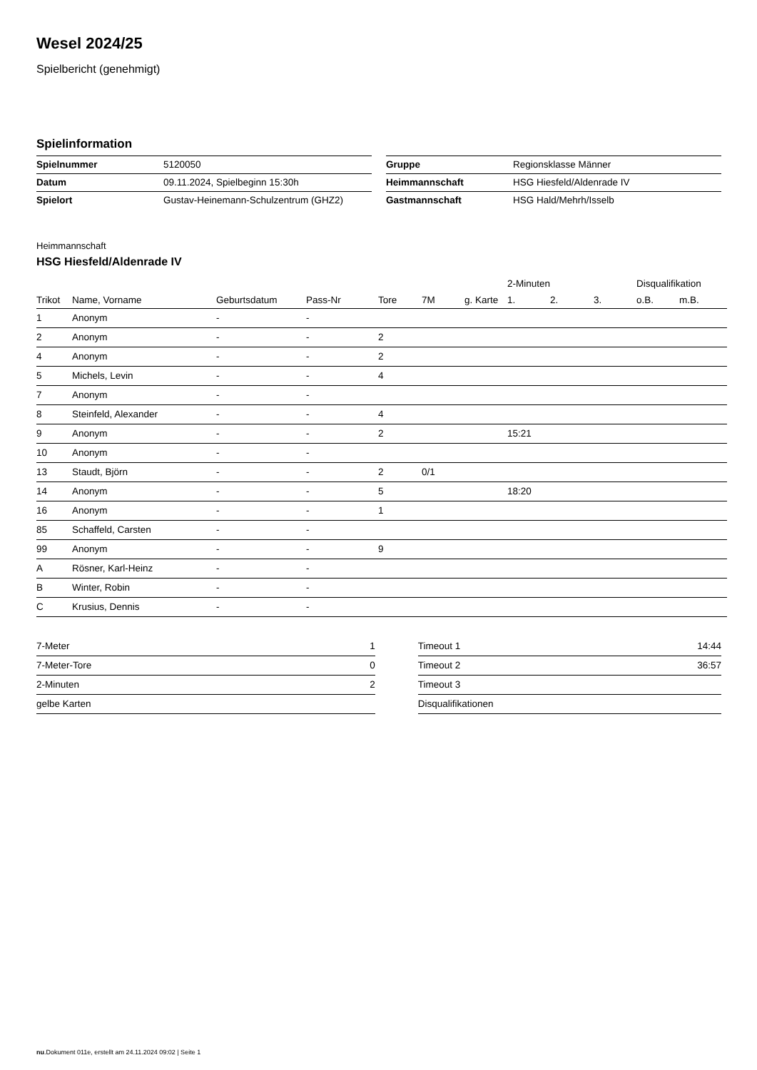Wesel 2024/25
Spielbericht (genehmigt)
Spielinformation
| Spielnummer | 5120050 |
| Datum | 09.11.2024, Spielbeginn 15:30h |
| Spielort | Gustav-Heinemann-Schulzentrum (GHZ2) |
| Gruppe | Regionsklasse Männer |
| Heimmannschaft | HSG Hiesfeld/Aldenrade IV |
| Gastmannschaft | HSG Hald/Mehrh/Isselb |
Heimmannschaft
HSG Hiesfeld/Aldenrade IV
| | | | | | | | 2-Minuten | | | Disqualifikation | |
| --- | --- | --- | --- | --- | --- | --- | --- | --- | --- | --- | --- |
| Trikot | Name, Vorname | Geburtsdatum | Pass-Nr | Tore | 7M | g. Karte | 1. | 2. | 3. | o.B. | m.B. |
| 1 | Anonym | - | - | | | | | | | | |
| 2 | Anonym | - | - | 2 | | | | | | | |
| 4 | Anonym | - | - | 2 | | | | | | | |
| 5 | Michels, Levin | - | - | 4 | | | | | | | |
| 7 | Anonym | - | - | | | | | | | | |
| 8 | Steinfeld, Alexander | - | - | 4 | | | | | | | |
| 9 | Anonym | - | - | 2 | | | 15:21 | | | | |
| 10 | Anonym | - | - | | | | | | | | |
| 13 | Staudt, Björn | - | - | 2 | 0/1 | | | | | | |
| 14 | Anonym | - | - | 5 | | | 18:20 | | | | |
| 16 | Anonym | - | - | 1 | | | | | | | |
| 85 | Schaffeld, Carsten | - | - | | | | | | | | |
| 99 | Anonym | - | - | 9 | | | | | | | |
| A | Rösner, Karl-Heinz | - | - | | | | | | | | |
| B | Winter, Robin | - | - | | | | | | | | |
| C | Krusius, Dennis | - | - | | | | | | | | |
| 7-Meter | 1 |
| 7-Meter-Tore | 0 |
| 2-Minuten | 2 |
| gelbe Karten | |
| Timeout 1 | 14:44 |
| Timeout 2 | 36:57 |
| Timeout 3 | |
| Disqualifikationen | |
nu.Dokument 011e, erstellt am 24.11.2024 09:02 | Seite 1